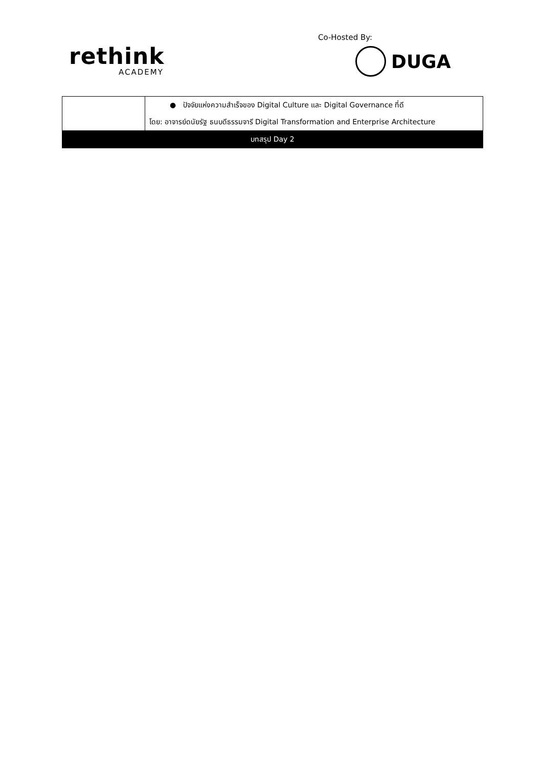rethink
ACADEMY
Co-Hosted By:
DUGA
| | ● ปัจจัยแห่งความสำเร็จของ Digital Culture และ Digital Governance ที่ดี โดย: อาจารย์ดนัยรัฐ ธนบดีธรรมจารี Digital Transformation and Enterprise Architecture |
| บทสรุป Day 2 | |